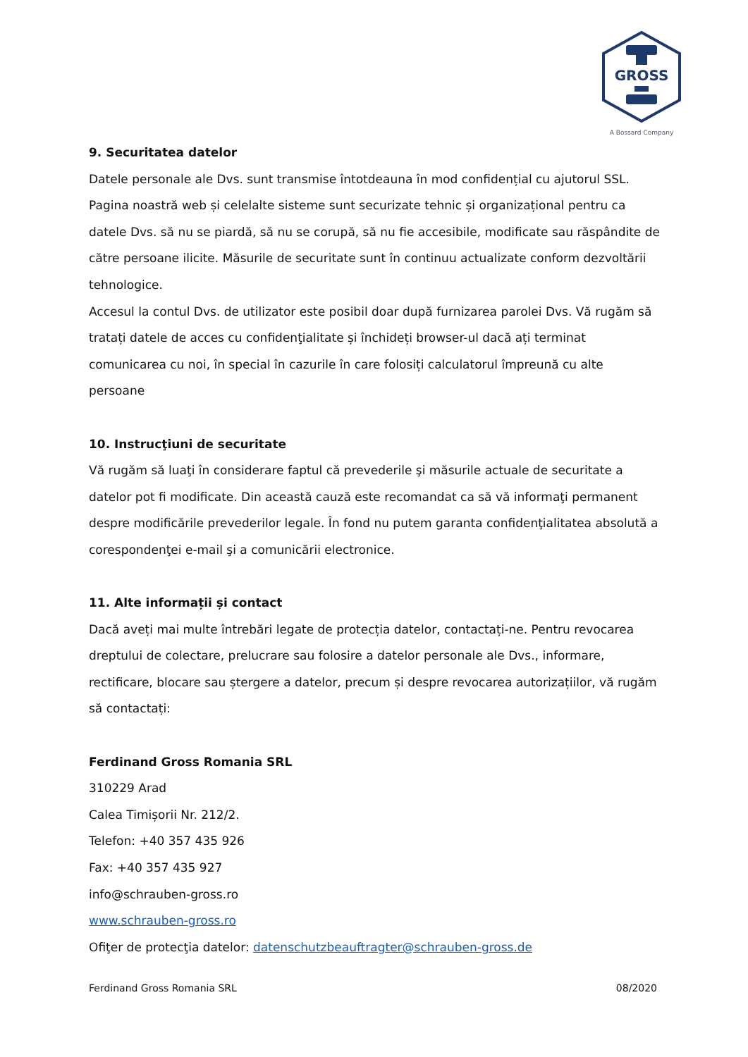GROSS
A Bossard Company
9. Securitatea datelor
Datele personale ale Dvs. sunt transmise întotdeauna în mod confidențial cu ajutorul SSL. Pagina noastră web și celelalte sisteme sunt securizate tehnic și organizațional pentru ca datele Dvs. să nu se piardă, să nu se corupă, să nu fie accesibile, modificate sau răspândite de către persoane ilicite. Măsurile de securitate sunt în continuu actualizate conform dezvoltării tehnologice.
Accesul la contul Dvs. de utilizator este posibil doar după furnizarea parolei Dvs. Vă rugăm să tratați datele de acces cu confidenţialitate și închideți browser-ul dacă ați terminat comunicarea cu noi, în special în cazurile în care folosiți calculatorul împreună cu alte persoane
10. Instrucţiuni de securitate
Vă rugăm să luaţi în considerare faptul că prevederile şi măsurile actuale de securitate a datelor pot fi modificate. Din această cauză este recomandat ca să vă informaţi permanent despre modificările prevederilor legale. În fond nu putem garanta confidenţialitatea absolută a corespondenţei e-mail şi a comunicării electronice.
11. Alte informații și contact
Dacă aveți mai multe întrebări legate de protecția datelor, contactați-ne. Pentru revocarea dreptului de colectare, prelucrare sau folosire a datelor personale ale Dvs., informare, rectificare, blocare sau ștergere a datelor, precum și despre revocarea autorizațiilor, vă rugăm să contactați:
Ferdinand Gross Romania SRL
310229 Arad
Calea Timișorii Nr. 212/2.
Telefon: +40 357 435 926
Fax: +40 357 435 927
info@schrauben-gross.ro
www.schrauben-gross.ro
Ofiţer de protecţia datelor: datenschutzbeauftragter@schrauben-gross.de
Ferdinand Gross Romania SRL 08/2020